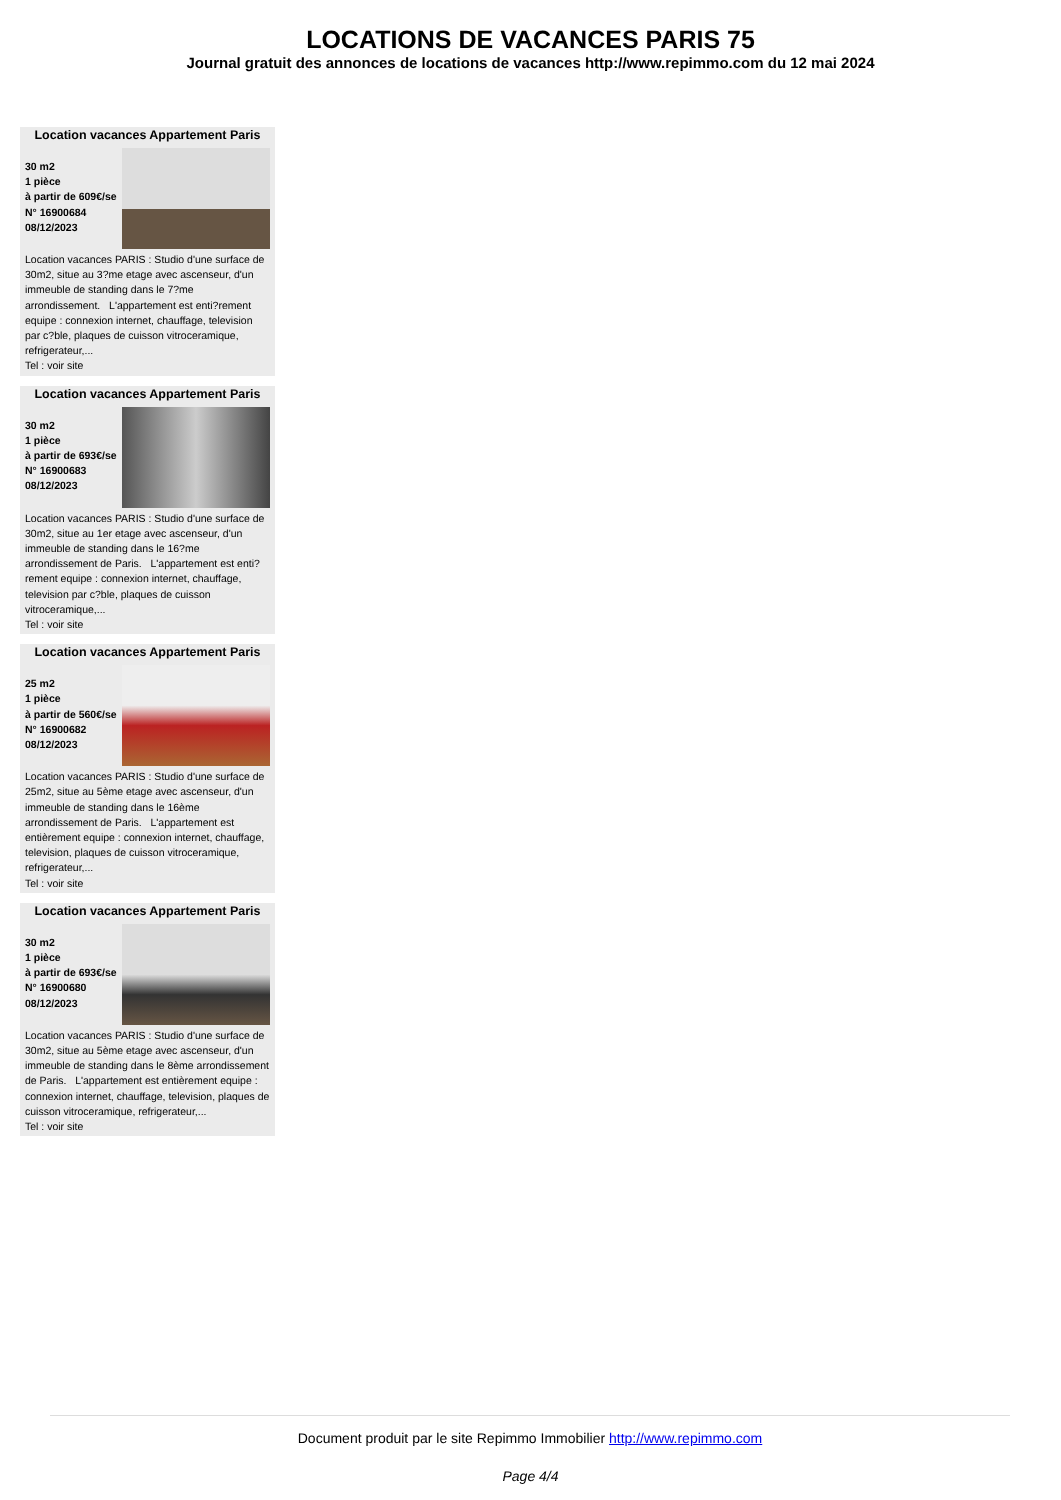LOCATIONS DE VACANCES PARIS 75
Journal gratuit des annonces de locations de vacances http://www.repimmo.com du 12 mai 2024
Location vacances Appartement Paris
30 m2
1 pièce
à partir de 609€/se
N° 16900684
08/12/2023
Location vacances PARIS : Studio d'une surface de 30m2, situe au 3?me etage avec ascenseur, d'un immeuble de standing dans le 7?me arrondissement. L'appartement est enti?rement equipe : connexion internet, chauffage, television par c?ble, plaques de cuisson vitroceramique, refrigerateur,...
Tel : voir site
Location vacances Appartement Paris
30 m2
1 pièce
à partir de 693€/se
N° 16900683
08/12/2023
Location vacances PARIS : Studio d'une surface de 30m2, situe au 1er etage avec ascenseur, d'un immeuble de standing dans le 16?me arrondissement de Paris. L'appartement est enti?rement equipe : connexion internet, chauffage, television par c?ble, plaques de cuisson vitroceramique,...
Tel : voir site
Location vacances Appartement Paris
25 m2
1 pièce
à partir de 560€/se
N° 16900682
08/12/2023
Location vacances PARIS : Studio d'une surface de 25m2, situe au 5ème etage avec ascenseur, d'un immeuble de standing dans le 16ème arrondissement de Paris. L'appartement est entièrement equipe : connexion internet, chauffage, television, plaques de cuisson vitroceramique, refrigerateur,...
Tel : voir site
Location vacances Appartement Paris
30 m2
1 pièce
à partir de 693€/se
N° 16900680
08/12/2023
Location vacances PARIS : Studio d'une surface de 30m2, situe au 5ème etage avec ascenseur, d'un immeuble de standing dans le 8ème arrondissement de Paris. L'appartement est entièrement equipe : connexion internet, chauffage, television, plaques de cuisson vitroceramique, refrigerateur,...
Tel : voir site
Document produit par le site Repimmo Immobilier http://www.repimmo.com
Page 4/4